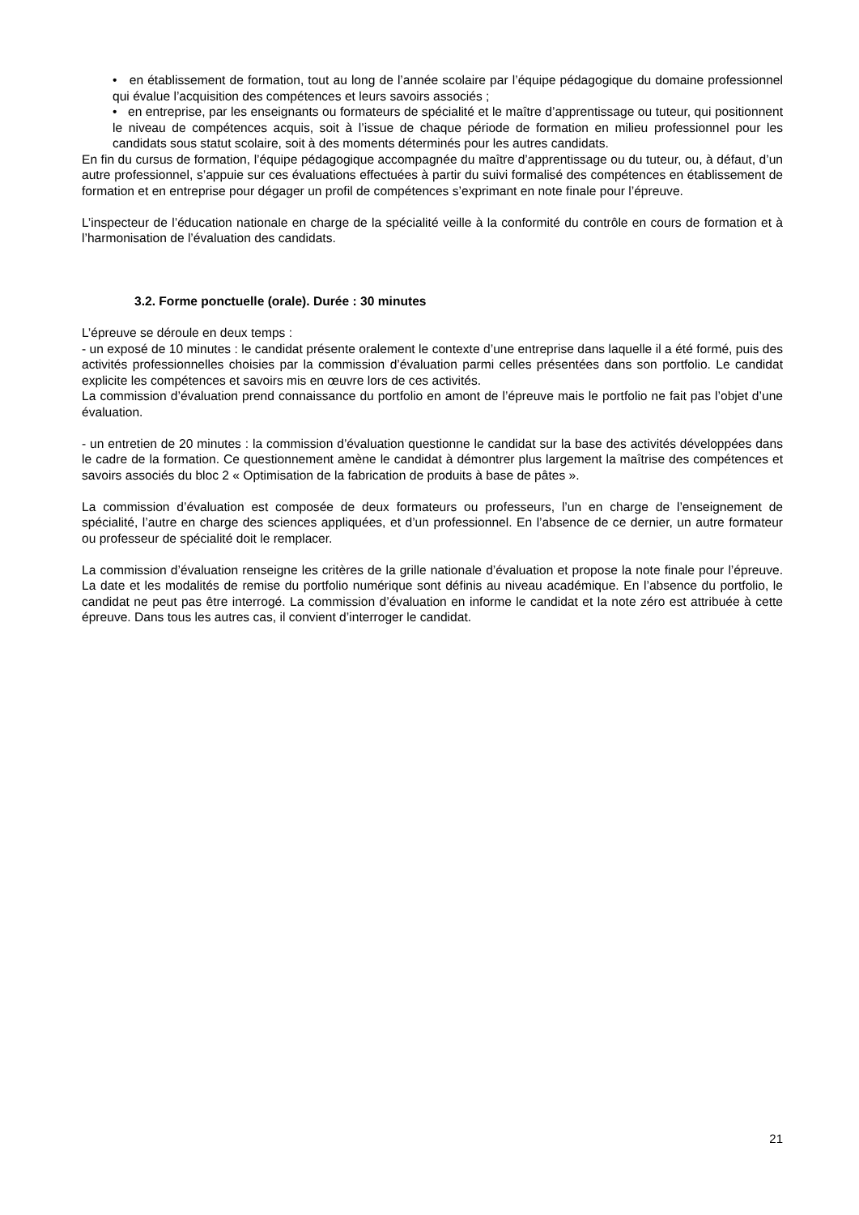• en établissement de formation, tout au long de l’année scolaire par l’équipe pédagogique du domaine professionnel qui évalue l’acquisition des compétences et leurs savoirs associés ;
• en entreprise, par les enseignants ou formateurs de spécialité et le maître d’apprentissage ou tuteur, qui positionnent le niveau de compétences acquis, soit à l’issue de chaque période de formation en milieu professionnel pour les candidats sous statut scolaire, soit à des moments déterminés pour les autres candidats.
En fin du cursus de formation, l’équipe pédagogique accompagnée du maître d’apprentissage ou du tuteur, ou, à défaut, d’un autre professionnel, s’appuie sur ces évaluations effectuées à partir du suivi formalisé des compétences en établissement de formation et en entreprise pour dégager un profil de compétences s’exprimant en note finale pour l’épreuve.
L’inspecteur de l’éducation nationale en charge de la spécialité veille à la conformité du contrôle en cours de formation et à l’harmonisation de l’évaluation des candidats.
3.2. Forme ponctuelle (orale). Durée : 30 minutes
L’épreuve se déroule en deux temps :
- un exposé de 10 minutes : le candidat présente oralement le contexte d’une entreprise dans laquelle il a été formé, puis des activités professionnelles choisies par la commission d’évaluation parmi celles présentées dans son portfolio. Le candidat explicite les compétences et savoirs mis en œuvre lors de ces activités.
La commission d’évaluation prend connaissance du portfolio en amont de l’épreuve mais le portfolio ne fait pas l’objet d’une évaluation.
- un entretien de 20 minutes : la commission d’évaluation questionne le candidat sur la base des activités développées dans le cadre de la formation. Ce questionnement amène le candidat à démontrer plus largement la maîtrise des compétences et savoirs associés du bloc 2 « Optimisation de la fabrication de produits à base de pâtes ».
La commission d’évaluation est composée de deux formateurs ou professeurs, l’un en charge de l’enseignement de spécialité, l’autre en charge des sciences appliquées, et d’un professionnel. En l’absence de ce dernier, un autre formateur ou professeur de spécialité doit le remplacer.
La commission d’évaluation renseigne les critères de la grille nationale d’évaluation et propose la note finale pour l’épreuve. La date et les modalités de remise du portfolio numérique sont définis au niveau académique. En l’absence du portfolio, le candidat ne peut pas être interrogé. La commission d’évaluation en informe le candidat et la note zéro est attribuée à cette épreuve. Dans tous les autres cas, il convient d’interroger le candidat.
21